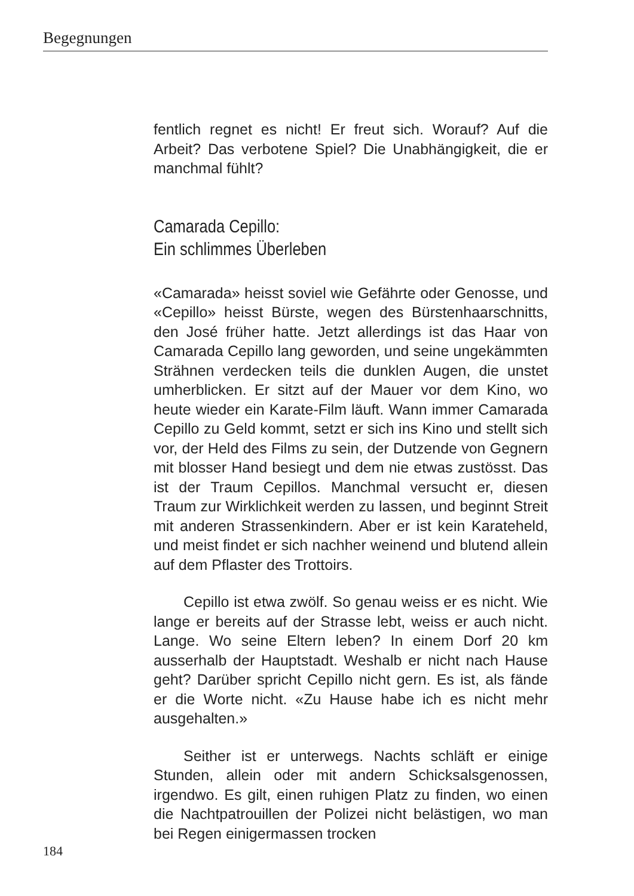Begegnungen
fentlich regnet es nicht! Er freut sich. Worauf? Auf die Arbeit? Das verbotene Spiel? Die Unabhängigkeit, die er manchmal fühlt?
Camarada Cepillo:
Ein schlimmes Überleben
«Camarada» heisst soviel wie Gefährte oder Genosse, und «Cepillo» heisst Bürste, wegen des Bürstenhaarschnitts, den José früher hatte. Jetzt allerdings ist das Haar von Camarada Cepillo lang geworden, und seine ungekämmten Strähnen verdecken teils die dunklen Augen, die unstet umherblicken. Er sitzt auf der Mauer vor dem Kino, wo heute wieder ein Karate-Film läuft. Wann immer Camarada Cepillo zu Geld kommt, setzt er sich ins Kino und stellt sich vor, der Held des Films zu sein, der Dutzende von Gegnern mit blosser Hand besiegt und dem nie etwas zustösst. Das ist der Traum Cepillos. Manchmal versucht er, diesen Traum zur Wirklichkeit werden zu lassen, und beginnt Streit mit anderen Strassenkindern. Aber er ist kein Karateheld, und meist findet er sich nachher weinend und blutend allein auf dem Pflaster des Trottoirs.
Cepillo ist etwa zwölf. So genau weiss er es nicht. Wie lange er bereits auf der Strasse lebt, weiss er auch nicht. Lange. Wo seine Eltern leben? In einem Dorf 20 km ausserhalb der Hauptstadt. Weshalb er nicht nach Hause geht? Darüber spricht Cepillo nicht gern. Es ist, als fände er die Worte nicht. «Zu Hause habe ich es nicht mehr ausgehalten.»
Seither ist er unterwegs. Nachts schläft er einige Stunden, allein oder mit andern Schicksalsgenossen, irgendwo. Es gilt, einen ruhigen Platz zu finden, wo einen die Nachtpatrouillen der Polizei nicht belästigen, wo man bei Regen einigermassen trocken
184